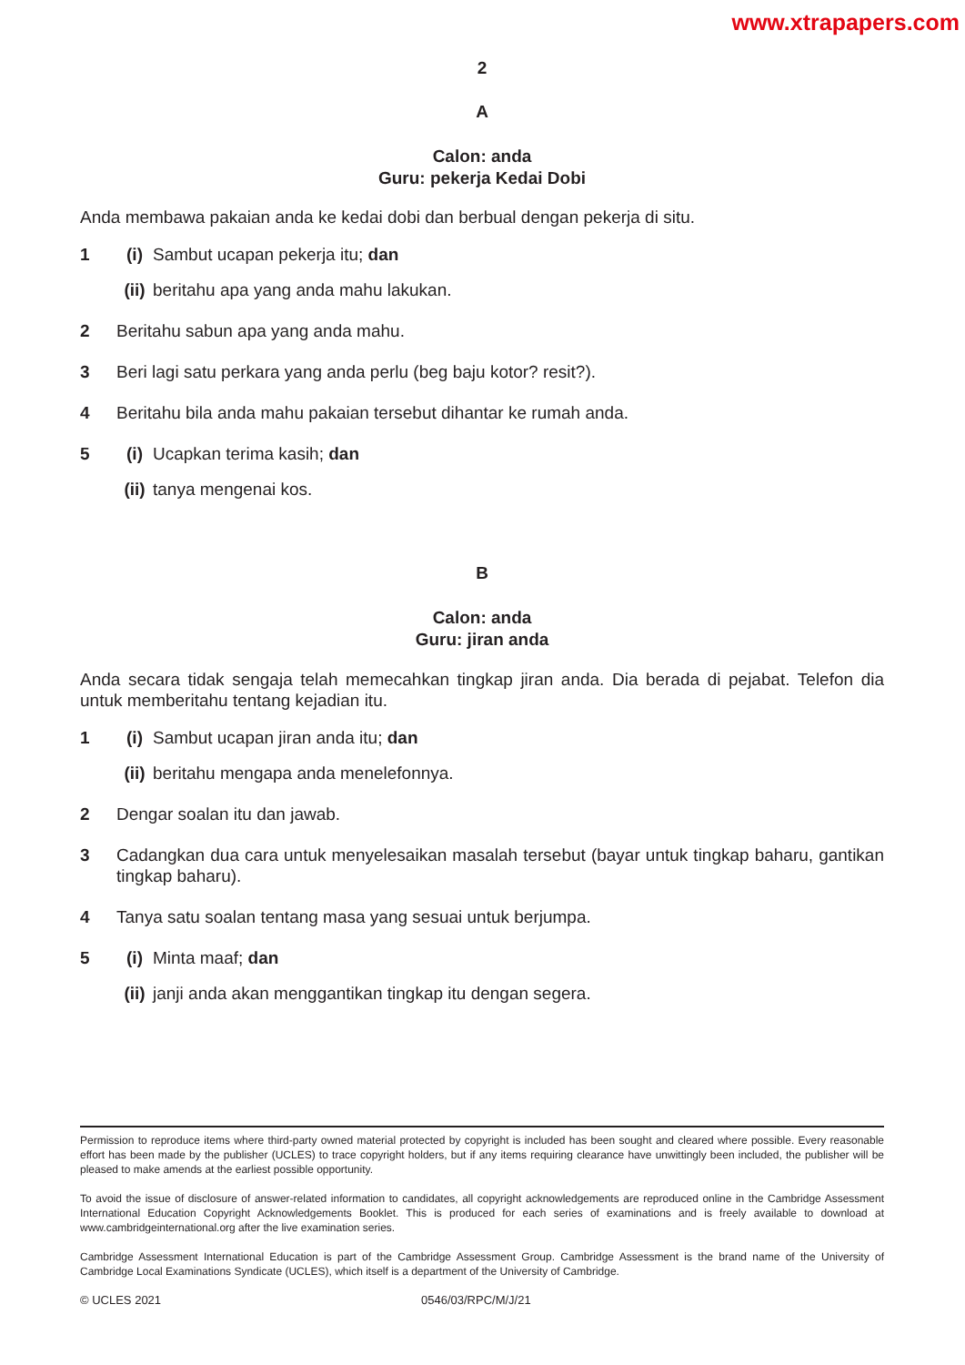www.xtrapapers.com
2
A
Calon: anda
Guru: pekerja Kedai Dobi
Anda membawa pakaian anda ke kedai dobi dan berbual dengan pekerja di situ.
1 (i) Sambut ucapan pekerja itu; dan
(ii) beritahu apa yang anda mahu lakukan.
2 Beritahu sabun apa yang anda mahu.
3 Beri lagi satu perkara yang anda perlu (beg baju kotor? resit?).
4 Beritahu bila anda mahu pakaian tersebut dihantar ke rumah anda.
5 (i) Ucapkan terima kasih; dan
(ii) tanya mengenai kos.
B
Calon: anda
Guru: jiran anda
Anda secara tidak sengaja telah memecahkan tingkap jiran anda. Dia berada di pejabat. Telefon dia untuk memberitahu tentang kejadian itu.
1 (i) Sambut ucapan jiran anda itu; dan
(ii) beritahu mengapa anda menelefonnya.
2 Dengar soalan itu dan jawab.
3 Cadangkan dua cara untuk menyelesaikan masalah tersebut (bayar untuk tingkap baharu, gantikan tingkap baharu).
4 Tanya satu soalan tentang masa yang sesuai untuk berjumpa.
5 (i) Minta maaf; dan
(ii) janji anda akan menggantikan tingkap itu dengan segera.
Permission to reproduce items where third-party owned material protected by copyright is included has been sought and cleared where possible. Every reasonable effort has been made by the publisher (UCLES) to trace copyright holders, but if any items requiring clearance have unwittingly been included, the publisher will be pleased to make amends at the earliest possible opportunity.
To avoid the issue of disclosure of answer-related information to candidates, all copyright acknowledgements are reproduced online in the Cambridge Assessment International Education Copyright Acknowledgements Booklet. This is produced for each series of examinations and is freely available to download at www.cambridgeinternational.org after the live examination series.
Cambridge Assessment International Education is part of the Cambridge Assessment Group. Cambridge Assessment is the brand name of the University of Cambridge Local Examinations Syndicate (UCLES), which itself is a department of the University of Cambridge.
© UCLES 2021 0546/03/RPC/M/J/21